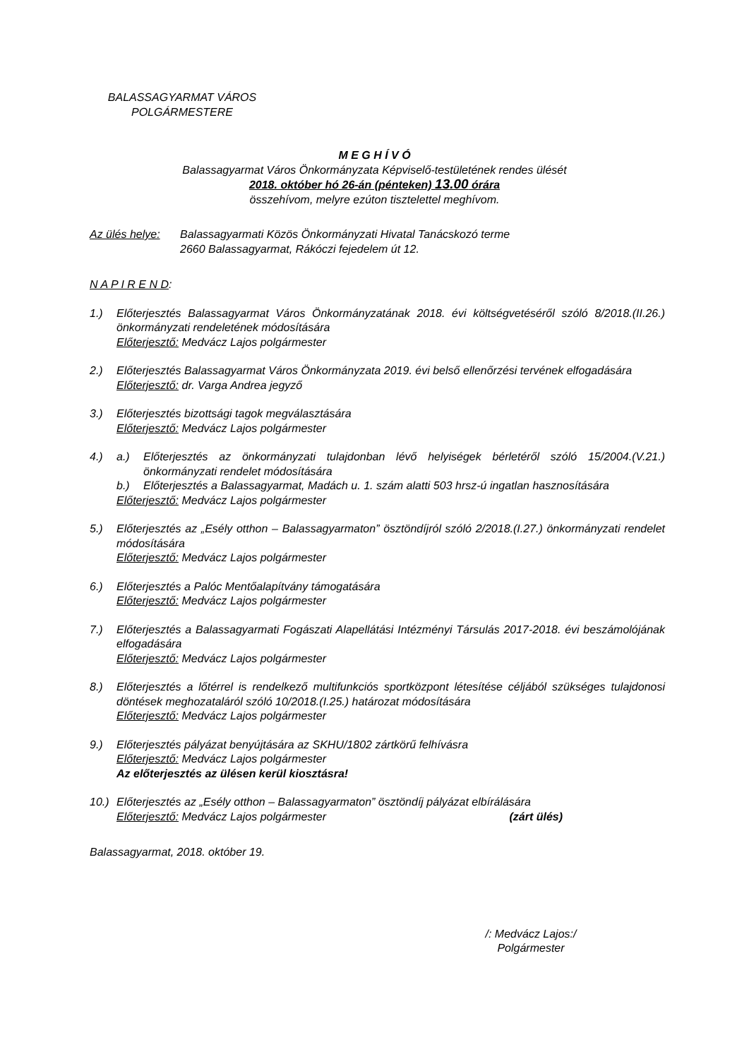BALASSAGYARMAT VÁROS
POLGÁRMESTERE
M E G H Í V Ó
Balassagyarmat Város Önkormányzata Képviselő-testületének rendes ülését
2018. október hó 26-án (pénteken) 13.00 órára
összehívom, melyre ezúton tisztelettel meghívom.
Az ülés helye:
Balassagyarmati Közös Önkormányzati Hivatal Tanácskozó terme
2660 Balassagyarmat, Rákóczi fejedelem út 12.
N A P I R E N D:
1.) Előterjesztés Balassagyarmat Város Önkormányzatának 2018. évi költségvetéséről szóló 8/2018.(II.26.) önkormányzati rendeletének módosítására
Előterjesztő: Medvácz Lajos polgármester
2.) Előterjesztés Balassagyarmat Város Önkormányzata 2019. évi belső ellenőrzési tervének elfogadására
Előterjesztő: dr. Varga Andrea jegyző
3.) Előterjesztés bizottsági tagok megválasztására
Előterjesztő: Medvácz Lajos polgármester
4.) a.) Előterjesztés az önkormányzati tulajdonban lévő helyiségek bérletéről szóló 15/2004.(V.21.) önkormányzati rendelet módosítására
b.) Előterjesztés a Balassagyarmat, Madách u. 1. szám alatti 503 hrsz-ú ingatlan hasznosítására
Előterjesztő: Medvácz Lajos polgármester
5.) Előterjesztés az „Esély otthon – Balassagyarmaton” ösztöndíjról szóló 2/2018.(I.27.) önkormányzati rendelet módosítására
Előterjesztő: Medvácz Lajos polgármester
6.) Előterjesztés a Palóc Mentőalapítvány támogatására
Előterjesztő: Medvácz Lajos polgármester
7.) Előterjesztés a Balassagyarmati Fogászati Alapellátási Intézményi Társulás 2017-2018. évi beszámolójának elfogadására
Előterjesztő: Medvácz Lajos polgármester
8.) Előterjesztés a lőtérrel is rendelkező multifunkciós sportközpont létesítése céljából szükséges tulajdonosi döntések meghozataláról szóló 10/2018.(I.25.) határozat módosítására
Előterjesztő: Medvácz Lajos polgármester
9.) Előterjesztés pályázat benyújtására az SKHU/1802 zártkörű felhívásra
Előterjesztő: Medvácz Lajos polgármester
Az előterjesztés az ülésen kerül kiosztásra!
10.)
Előterjesztés az „Esély otthon – Balassagyarmaton” ösztöndíj pályázat elbírálására
Előterjesztő: Medvácz Lajos polgármester (zárt ülés)
Balassagyarmat, 2018. október 19.
/: Medvácz Lajos:/
Polgármester